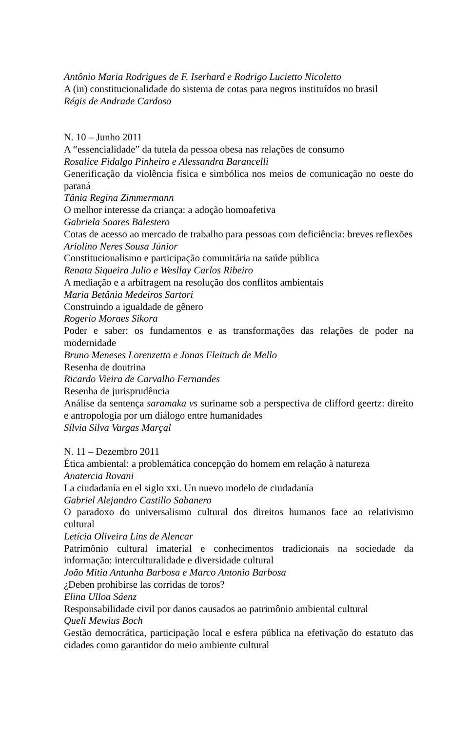Antônio Maria Rodrigues de F. Iserhard e Rodrigo Lucietto Nicoletto
A (in) constitucionalidade do sistema de cotas para negros instituídos no brasil
Régis de Andrade Cardoso
N. 10 – Junho 2011
A “essencialidade” da tutela da pessoa obesa nas relações de consumo
Rosalice Fidalgo Pinheiro e Alessandra Barancelli
Generificação da violência física e simbólica nos meios de comunicação no oeste do paraná
Tânia Regina Zimmermann
O melhor interesse da criança: a adoção homoafetiva
Gabriela Soares Balestero
Cotas de acesso ao mercado de trabalho para pessoas com deficiência: breves reflexões
Ariolino Neres Sousa Júnior
Constitucionalismo e participação comunitária na saúde pública
Renata Siqueira Julio e Wesllay Carlos Ribeiro
A mediação e a arbitragem na resolução dos conflitos ambientais
Maria Betânia Medeiros Sartori
Construindo a igualdade de gênero
Rogerio Moraes Sikora
Poder e saber: os fundamentos e as transformações das relações de poder na modernidade
Bruno Meneses Lorenzetto e Jonas Fleituch de Mello
Resenha de doutrina
Ricardo Vieira de Carvalho Fernandes
Resenha de jurisprudência
Análise da sentença saramaka vs suriname sob a perspectiva de clifford geertz: direito e antropologia por um diálogo entre humanidades
Sílvia Silva Vargas Marçal
N. 11 – Dezembro 2011
Ética ambiental: a problemática concepção do homem em relação à natureza
Anatercia Rovani
La ciudadanía en el siglo xxi. Un nuevo modelo de ciudadanía
Gabriel Alejandro Castillo Sabanero
O paradoxo do universalismo cultural dos direitos humanos face ao relativismo cultural
Letícia Oliveira Lins de Alencar
Patrimônio cultural imaterial e conhecimentos tradicionais na sociedade da informação: interculturalidade e diversidade cultural
João Mitia Antunha Barbosa e Marco Antonio Barbosa
¿Deben prohibirse las corridas de toros?
Elina Ulloa Sáenz
Responsabilidade civil por danos causados ao patrimônio ambiental cultural
Queli Mewius Boch
Gestão democrática, participação local e esfera pública na efetivação do estatuto das cidades como garantidor do meio ambiente cultural